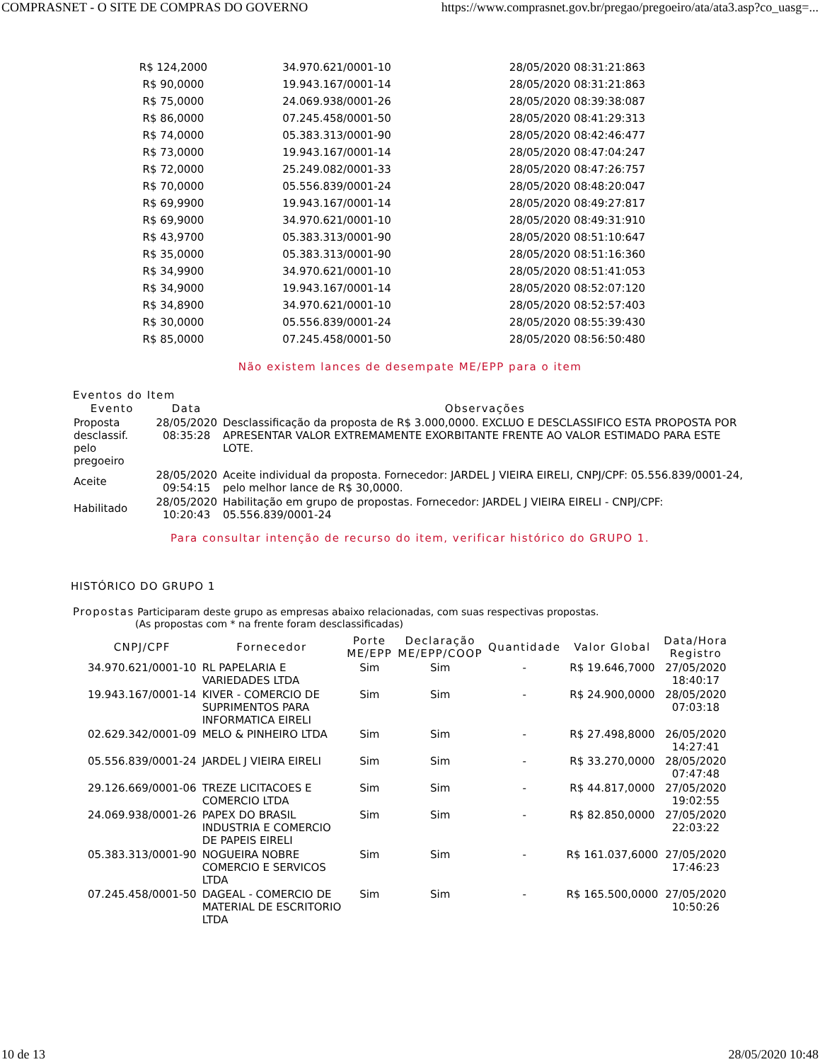COMPRASNET - O SITE DE COMPRAS DO GOVERNO https://www.comprasnet.gov.br/pregao/pregoeiro/ata/ata3.asp?co_uasg=...
| R$ 124,2000 | 34.970.621/0001-10 | 28/05/2020 08:31:21:863 |
| R$ 90,0000 | 19.943.167/0001-14 | 28/05/2020 08:31:21:863 |
| R$ 75,0000 | 24.069.938/0001-26 | 28/05/2020 08:39:38:087 |
| R$ 86,0000 | 07.245.458/0001-50 | 28/05/2020 08:41:29:313 |
| R$ 74,0000 | 05.383.313/0001-90 | 28/05/2020 08:42:46:477 |
| R$ 73,0000 | 19.943.167/0001-14 | 28/05/2020 08:47:04:247 |
| R$ 72,0000 | 25.249.082/0001-33 | 28/05/2020 08:47:26:757 |
| R$ 70,0000 | 05.556.839/0001-24 | 28/05/2020 08:48:20:047 |
| R$ 69,9900 | 19.943.167/0001-14 | 28/05/2020 08:49:27:817 |
| R$ 69,9000 | 34.970.621/0001-10 | 28/05/2020 08:49:31:910 |
| R$ 43,9700 | 05.383.313/0001-90 | 28/05/2020 08:51:10:647 |
| R$ 35,0000 | 05.383.313/0001-90 | 28/05/2020 08:51:16:360 |
| R$ 34,9900 | 34.970.621/0001-10 | 28/05/2020 08:51:41:053 |
| R$ 34,9000 | 19.943.167/0001-14 | 28/05/2020 08:52:07:120 |
| R$ 34,8900 | 34.970.621/0001-10 | 28/05/2020 08:52:57:403 |
| R$ 30,0000 | 05.556.839/0001-24 | 28/05/2020 08:55:39:430 |
| R$ 85,0000 | 07.245.458/0001-50 | 28/05/2020 08:56:50:480 |
Não existem lances de desempate ME/EPP para o item
Eventos do Item
| Evento | Data | Observações |
| --- | --- | --- |
| Proposta desclassif. pelo pregoeiro | 28/05/2020 08:35:28 | Desclassificação da proposta de R$ 3.000,0000. EXCLUO E DESCLASSIFICO ESTA PROPOSTA POR APRESENTAR VALOR EXTREMAMENTE EXORBITANTE FRENTE AO VALOR ESTIMADO PARA ESTE LOTE. |
| Aceite | 28/05/2020 09:54:15 | Aceite individual da proposta. Fornecedor: JARDEL J VIEIRA EIRELI, CNPJ/CPF: 05.556.839/0001-24, pelo melhor lance de R$ 30,0000. |
| Habilitado | 28/05/2020 10:20:43 | Habilitação em grupo de propostas. Fornecedor: JARDEL J VIEIRA EIRELI - CNPJ/CPF: 05.556.839/0001-24 |
Para consultar intenção de recurso do item, verificar histórico do GRUPO 1.
HISTÓRICO DO GRUPO 1
Propostas Participaram deste grupo as empresas abaixo relacionadas, com suas respectivas propostas.
(As propostas com * na frente foram desclassificadas)
| CNPJ/CPF | Fornecedor | Porte ME/EPP | Declaração ME/EPP/COOP | Quantidade | Valor Global | Data/Hora Registro |
| --- | --- | --- | --- | --- | --- | --- |
| 34.970.621/0001-10 | RL PAPELARIA E VARIEDADES LTDA | Sim | Sim | - | R$ 19.646,7000 | 27/05/2020 18:40:17 |
| 19.943.167/0001-14 | KIVER - COMERCIO DE SUPRIMENTOS PARA INFORMATICA EIRELI | Sim | Sim | - | R$ 24.900,0000 | 28/05/2020 07:03:18 |
| 02.629.342/0001-09 | MELO & PINHEIRO LTDA | Sim | Sim | - | R$ 27.498,8000 | 26/05/2020 14:27:41 |
| 05.556.839/0001-24 | JARDEL J VIEIRA EIRELI | Sim | Sim | - | R$ 33.270,0000 | 28/05/2020 07:47:48 |
| 29.126.669/0001-06 | TREZE LICITACOES E COMERCIO LTDA | Sim | Sim | - | R$ 44.817,0000 | 27/05/2020 19:02:55 |
| 24.069.938/0001-26 | PAPEX DO BRASIL INDUSTRIA E COMERCIO DE PAPEIS EIRELI | Sim | Sim | - | R$ 82.850,0000 | 27/05/2020 22:03:22 |
| 05.383.313/0001-90 | NOGUEIRA NOBRE COMERCIO E SERVICOS LTDA | Sim | Sim | - | R$ 161.037,6000 | 27/05/2020 17:46:23 |
| 07.245.458/0001-50 | DAGEAL - COMERCIO DE MATERIAL DE ESCRITORIO LTDA | Sim | Sim | - | R$ 165.500,0000 | 27/05/2020 10:50:26 |
10 de 13 28/05/2020 10:48